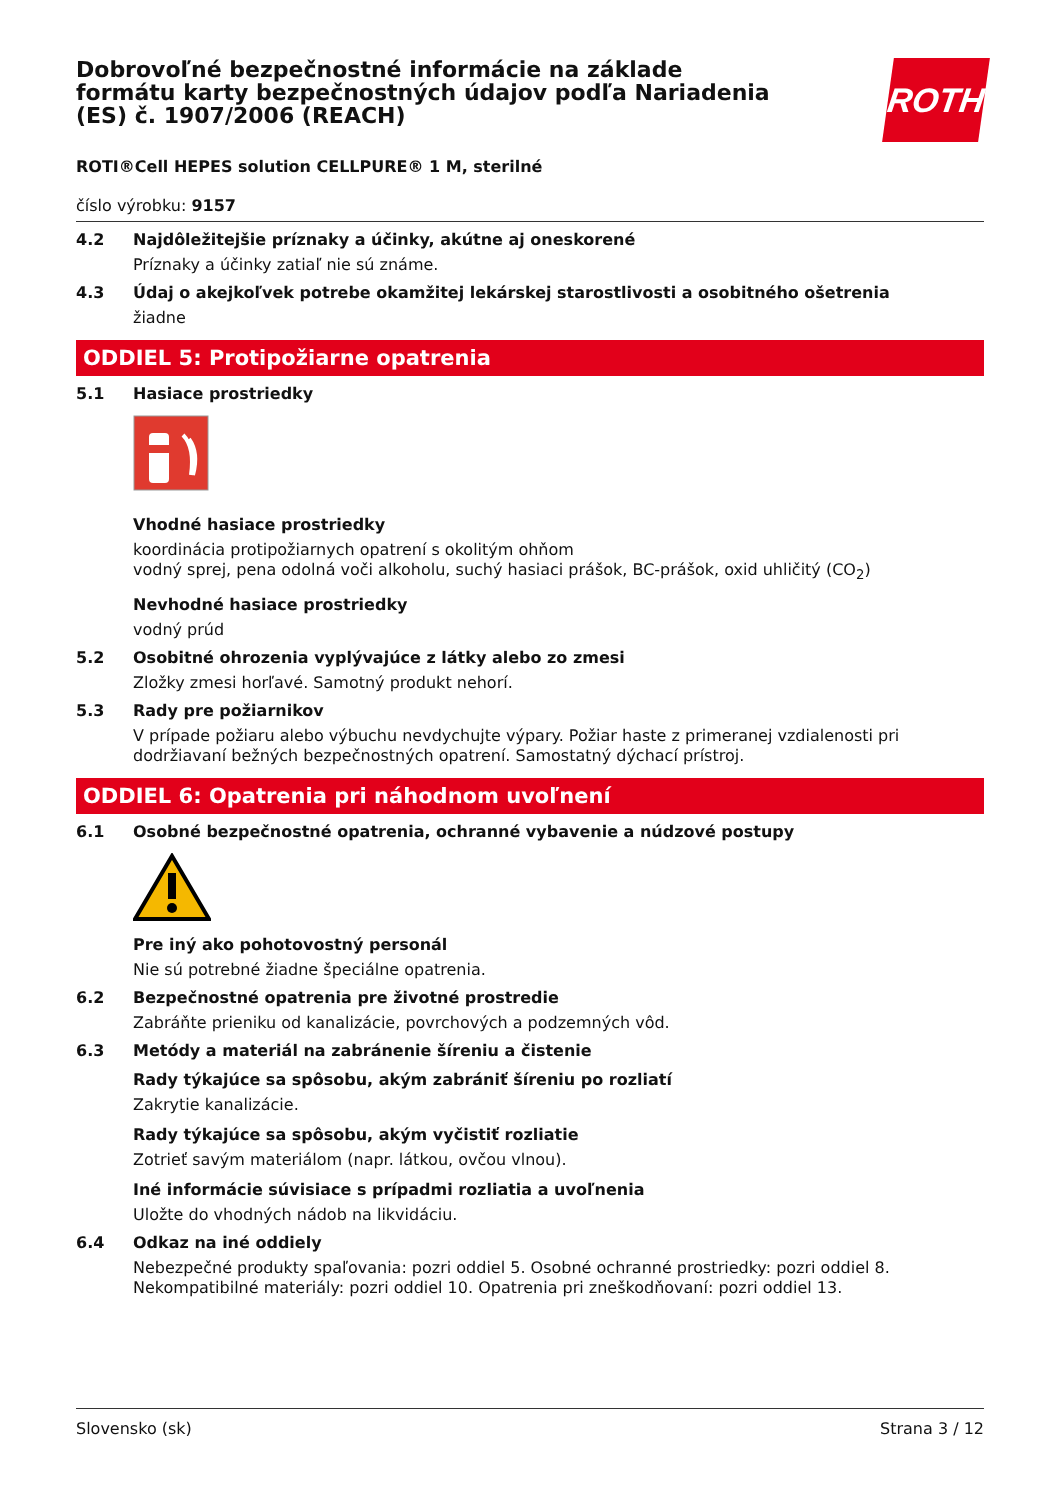ROTH
Dobrovoľné bezpečnostné informácie na základe formátu karty bezpečnostných údajov podľa Nariadenia (ES) č. 1907/2006 (REACH)
ROTI®Cell HEPES solution CELLPURE® 1 M, sterilné
číslo výrobku: 9157
4.2 Najdôležitejšie príznaky a účinky, akútne aj oneskorené
Príznaky a účinky zatiaľ nie sú známe.
4.3 Údaj o akejkoľvek potrebe okamžitej lekárskej starostlivosti a osobitného ošetrenia
žiadne
ODDIEL 5: Protipožiarne opatrenia
5.1 Hasiace prostriedky
Vhodné hasiace prostriedky
koordinácia protipožiarnych opatrení s okolitým ohňom
vodný sprej, pena odolná voči alkoholu, suchý hasiaci prášok, BC-prášok, oxid uhličitý (CO<sub>2</sub>)
Nevhodné hasiace prostriedky
vodný prúd
5.2 Osobitné ohrozenia vyplývajúce z látky alebo zo zmesi
Zložky zmesi horľavé. Samotný produkt nehorí.
5.3 Rady pre požiarnikov
V prípade požiaru alebo výbuchu nevdychujte výpary. Požiar haste z primeranej vzdialenosti pri dodržiavaní bežných bezpečnostných opatrení. Samostatný dýchací prístroj.
ODDIEL 6: Opatrenia pri náhodnom uvoľnení
6.1 Osobné bezpečnostné opatrenia, ochranné vybavenie a núdzové postupy
Pre iný ako pohotovostný personál
Nie sú potrebné žiadne špeciálne opatrenia.
6.2 Bezpečnostné opatrenia pre životné prostredie
Zabráňte prieniku od kanalizácie, povrchových a podzemných vôd.
6.3 Metódy a materiál na zabránenie šíreniu a čistenie
Rady týkajúce sa spôsobu, akým zabrániť šíreniu po rozliatí
Zakrytie kanalizácie.
Rady týkajúce sa spôsobu, akým vyčistiť rozliatie
Zotrieť savým materiálom (napr. látkou, ovčou vlnou).
Iné informácie súvisiace s prípadmi rozliatia a uvoľnenia
Uložte do vhodných nádob na likvidáciu.
6.4 Odkaz na iné oddiely
Nebezpečné produkty spaľovania: pozri oddiel 5. Osobné ochranné prostriedky: pozri oddiel 8. Nekompatibilné materiály: pozri oddiel 10. Opatrenia pri zneškodňovaní: pozri oddiel 13.
Slovensko (sk) Strana 3 / 12